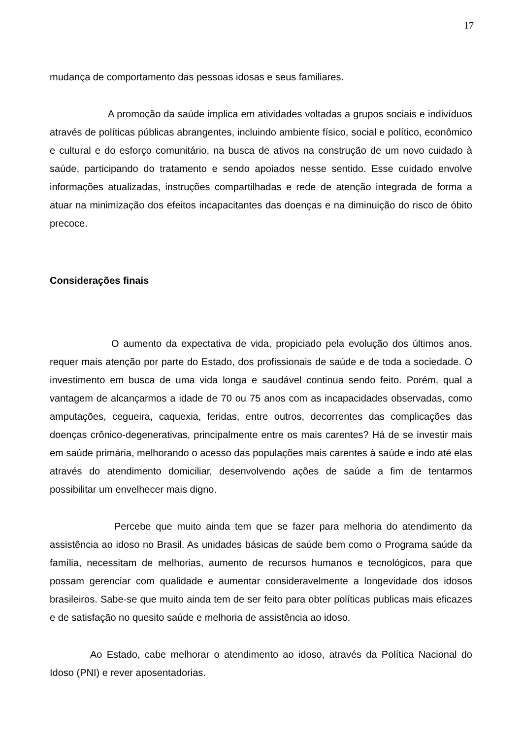17
mudança de comportamento das pessoas idosas e seus familiares.
A promoção da saúde implica em atividades voltadas a grupos sociais e indivíduos através de políticas públicas abrangentes, incluindo ambiente físico, social e político, econômico e cultural e do esforço comunitário, na busca de ativos na construção de um novo cuidado à saúde, participando do tratamento e sendo apoiados nesse sentido. Esse cuidado envolve informações atualizadas, instruções compartilhadas e rede de atenção integrada de forma a atuar na minimização dos efeitos incapacitantes das doenças e na diminuição do risco de óbito precoce.
Considerações finais
O aumento da expectativa de vida, propiciado pela evolução dos últimos anos, requer mais atenção por parte do Estado, dos profissionais de saúde e de toda a sociedade. O investimento em busca de uma vida longa e saudável continua sendo feito. Porém, qual a vantagem de alcançarmos a idade de 70 ou 75 anos com as incapacidades observadas, como amputações, cegueira, caquexia, feridas, entre outros, decorrentes das complicações das doenças crônico-degenerativas, principalmente entre os mais carentes? Há de se investir mais em saúde primária, melhorando o acesso das populações mais carentes à saúde e indo até elas através do atendimento domiciliar, desenvolvendo ações de saúde a fim de tentarmos possibilitar um envelhecer mais digno.
Percebe que muito ainda tem que se fazer para melhoria do atendimento da assistência ao idoso no Brasil. As unidades básicas de saúde bem como o Programa saúde da família, necessitam de melhorias, aumento de recursos humanos e tecnológicos, para que possam gerenciar com qualidade e aumentar consideravelmente a longevidade dos idosos brasileiros. Sabe-se que muito ainda tem de ser feito para obter políticas publicas mais eficazes e de satisfação no quesito saúde e melhoria de assistência ao idoso.
Ao Estado, cabe melhorar o atendimento ao idoso, através da Política Nacional do Idoso (PNI) e rever aposentadorias.